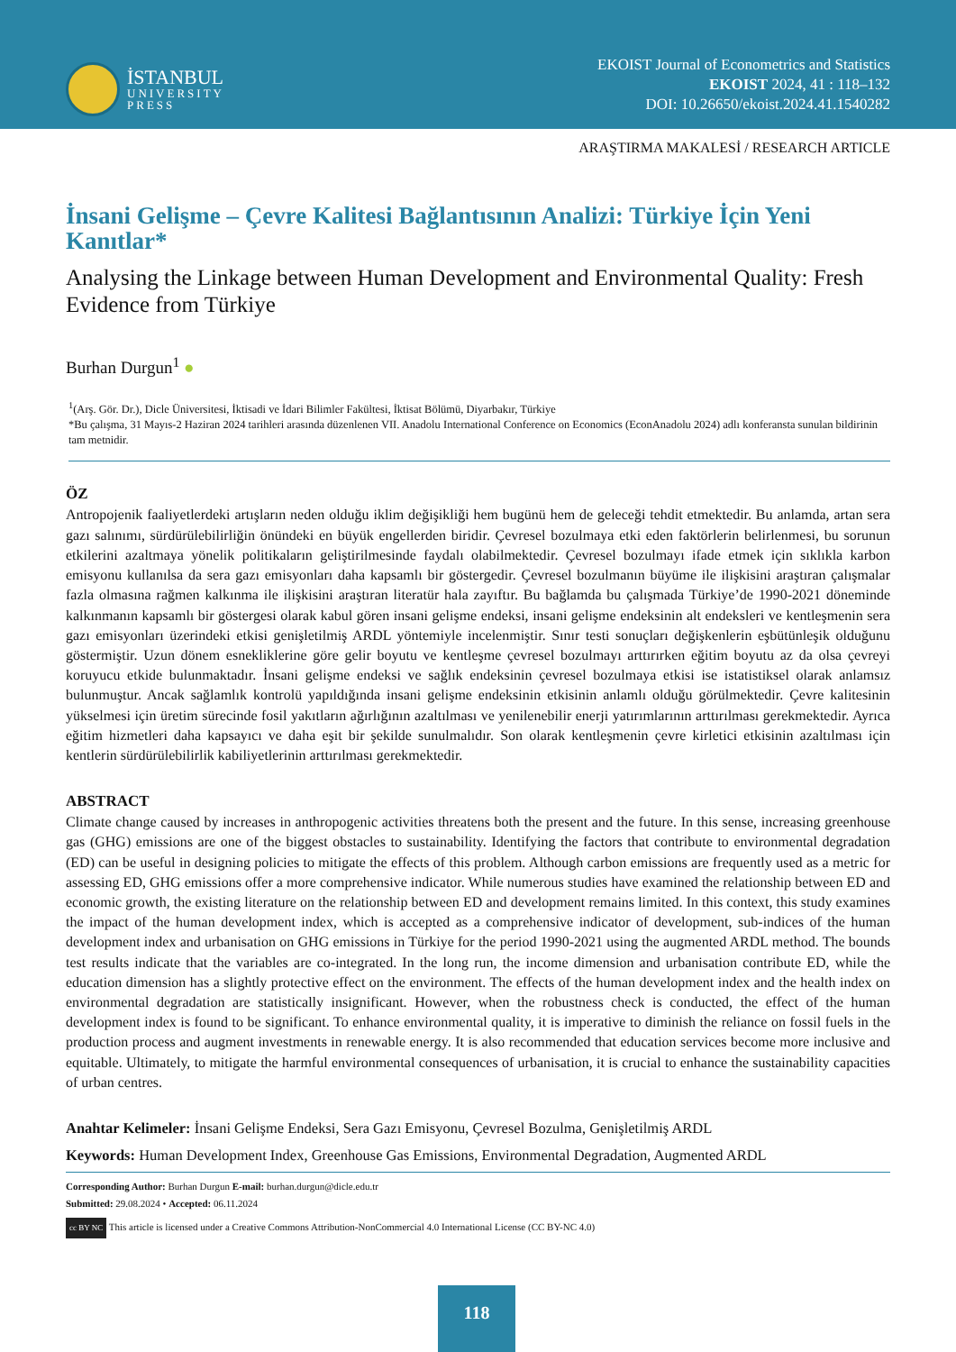İSTANBUL
UNIVERSITY
PRESS
EKOIST Journal of Econometrics and Statistics
EKOIST 2024, 41 : 118–132
DOI: 10.26650/ekoist.2024.41.1540282
ARAŞTIRMA MAKALESİ / RESEARCH ARTICLE
İnsani Gelişme – Çevre Kalitesi Bağlantısının Analizi: Türkiye İçin Yeni Kanıtlar*
Analysing the Linkage between Human Development and Environmental Quality: Fresh Evidence from Türkiye
Burhan Durgun<sup>1</sup> ●
<sup>1</sup> (Arş. Gör. Dr.), Dicle Üniversitesi, İktisadi ve İdari Bilimler Fakültesi, İktisat Bölümü, Diyarbakır, Türkiye
*Bu çalışma, 31 Mayıs-2 Haziran 2024 tarihleri arasında düzenlenen VII. Anadolu International Conference on Economics (EconAnadolu 2024) adlı konferansta sunulan bildirinin tam metnidir.
ÖZ
Antropojenik faaliyetlerdeki artışların neden olduğu iklim değişikliği hem bugünü hem de geleceği tehdit etmektedir. Bu anlamda, artan sera gazı salınımı, sürdürülebilirliğin önündeki en büyük engellerden biridir. Çevresel bozulmaya etki eden faktörlerin belirlenmesi, bu sorunun etkilerini azaltmaya yönelik politikaların geliştirilmesinde faydalı olabilmektedir. Çevresel bozulmayı ifade etmek için sıklıkla karbon emisyonu kullanılsa da sera gazı emisyonları daha kapsamlı bir göstergedir. Çevresel bozulmanın büyüme ile ilişkisini araştıran çalışmalar fazla olmasına rağmen kalkınma ile ilişkisini araştıran literatür hala zayıftır. Bu bağlamda bu çalışmada Türkiye’de 1990-2021 döneminde kalkınmanın kapsamlı bir göstergesi olarak kabul gören insani gelişme endeksi, insani gelişme endeksinin alt endeksleri ve kentleşmenin sera gazı emisyonları üzerindeki etkisi genişletilmiş ARDL yöntemiyle incelenmiştir. Sınır testi sonuçları değişkenlerin eşbütünleşik olduğunu göstermiştir. Uzun dönem esnekliklerine göre gelir boyutu ve kentleşme çevresel bozulmayı arttırırken eğitim boyutu az da olsa çevreyi koruyucu etkide bulunmaktadır. İnsani gelişme endeksi ve sağlık endeksinin çevresel bozulmaya etkisi ise istatistiksel olarak anlamsız bulunmuştur. Ancak sağlamlık kontrolü yapıldığında insani gelişme endeksinin etkisinin anlamlı olduğu görülmektedir. Çevre kalitesinin yükselmesi için üretim sürecinde fosil yakıtların ağırlığının azaltılması ve yenilenebilir enerji yatırımlarının arttırılması gerekmektedir. Ayrıca eğitim hizmetleri daha kapsayıcı ve daha eşit bir şekilde sunulmalıdır. Son olarak kentleşmenin çevre kirletici etkisinin azaltılması için kentlerin sürdürülebilirlik kabiliyetlerinin arttırılması gerekmektedir.
ABSTRACT
Climate change caused by increases in anthropogenic activities threatens both the present and the future. In this sense, increasing greenhouse gas (GHG) emissions are one of the biggest obstacles to sustainability. Identifying the factors that contribute to environmental degradation (ED) can be useful in designing policies to mitigate the effects of this problem. Although carbon emissions are frequently used as a metric for assessing ED, GHG emissions offer a more comprehensive indicator. While numerous studies have examined the relationship between ED and economic growth, the existing literature on the relationship between ED and development remains limited. In this context, this study examines the impact of the human development index, which is accepted as a comprehensive indicator of development, sub-indices of the human development index and urbanisation on GHG emissions in Türkiye for the period 1990-2021 using the augmented ARDL method. The bounds test results indicate that the variables are co-integrated. In the long run, the income dimension and urbanisation contribute ED, while the education dimension has a slightly protective effect on the environment. The effects of the human development index and the health index on environmental degradation are statistically insignificant. However, when the robustness check is conducted, the effect of the human development index is found to be significant. To enhance environmental quality, it is imperative to diminish the reliance on fossil fuels in the production process and augment investments in renewable energy. It is also recommended that education services become more inclusive and equitable. Ultimately, to mitigate the harmful environmental consequences of urbanisation, it is crucial to enhance the sustainability capacities of urban centres.
Anahtar Kelimeler: İnsani Gelişme Endeksi, Sera Gazı Emisyonu, Çevresel Bozulma, Genişletilmiş ARDL
Keywords: Human Development Index, Greenhouse Gas Emissions, Environmental Degradation, Augmented ARDL
Corresponding Author: Burhan Durgun E-mail: burhan.durgun@dicle.edu.tr
Submitted: 29.08.2024 • Accepted: 06.11.2024
cc BY NC This article is licensed under a Creative Commons Attribution-NonCommercial 4.0 International License (CC BY-NC 4.0)
118